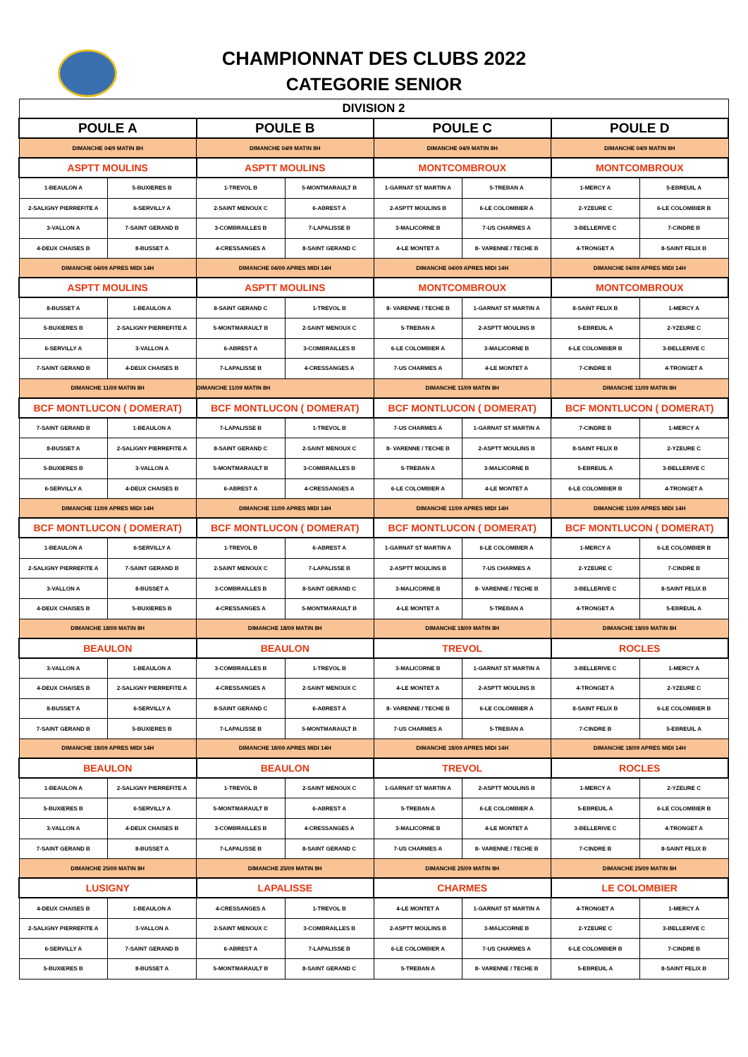CHAMPIONNAT DES CLUBS 2022
CATEGORIE SENIOR
| DIVISION 2 | | | | | | | |
| --- | --- | --- | --- | --- | --- | --- | --- |
| POULE A | | POULE B | | POULE C | | POULE D | |
| DIMANCHE 04/9 MATIN 8H | | DIMANCHE 04/9 MATIN 8H | | DIMANCHE 04/9 MATIN 8H | | DIMANCHE 04/9 MATIN 8H | |
| ASPTT MOULINS | | ASPTT MOULINS | | MONTCOMBROUX | | MONTCOMBROUX | |
| 1-BEAULON A | 5-BUXIERES B | 1-TREVOL B | 5-MONTMARAULT B | 1-GARNAT ST MARTIN A | 5-TREBAN A | 1-MERCY A | 5-EBREUIL A |
| 2-SALIGNY PIERREFITE A | 6-SERVILLY A | 2-SAINT MENOUX C | 6-ABREST A | 2-ASPTT MOULINS B | 6-LE COLOMBIER A | 2-YZEURE C | 6-LE COLOMBIER B |
| 3-VALLON A | 7-SAINT GERAND B | 3-COMBRAILLES B | 7-LAPALISSE B | 3-MALICORNE B | 7-US CHARMES A | 3-BELLERIVE C | 7-CINDRE B |
| 4-DEUX CHAISES B | 8-BUSSET A | 4-CRESSANGES A | 8-SAINT GERAND C | 4-LE MONTET A | 8- VARENNE / TECHE B | 4-TRONGET A | 8-SAINT FELIX B |
| DIMANCHE 04/09 APRES MIDI 14H | | DIMANCHE 04/09 APRES MIDI 14H | | DIMANCHE 04/09 APRES MIDI 14H | | DIMANCHE 04/09 APRES MIDI 14H | |
| ASPTT MOULINS | | ASPTT MOULINS | | MONTCOMBROUX | | MONTCOMBROUX | |
| 8-BUSSET A | 1-BEAULON A | 8-SAINT GERAND C | 1-TREVOL B | 8- VARENNE / TECHE B | 1-GARNAT ST MARTIN A | 8-SAINT FELIX B | 1-MERCY A |
| 5-BUXIERES B | 2-SALIGNY PIERREFITE A | 5-MONTMARAULT B | 2-SAINT MENOUX C | 5-TREBAN A | 2-ASPTT MOULINS B | 5-EBREUIL A | 2-YZEURE C |
| 6-SERVILLY A | 3-VALLON A | 6-ABREST A | 3-COMBRAILLES B | 6-LE COLOMBIER A | 3-MALICORNE B | 6-LE COLOMBIER B | 3-BELLERIVE C |
| 7-SAINT GERAND B | 4-DEUX CHAISES B | 7-LAPALISSE B | 4-CRESSANGES A | 7-US CHARMES A | 4-LE MONTET A | 7-CINDRE B | 4-TRONGET A |
| DIMANCHE 11/09 MATIN 8H | | DIMANCHE 11/09 MATIN 8H | | DIMANCHE 11/09 MATIN 8H | | DIMANCHE 11/09 MATIN 8H | |
| BCF MONTLUCON ( DOMERAT) | | BCF MONTLUCON ( DOMERAT) | | BCF MONTLUCON ( DOMERAT) | | BCF MONTLUCON ( DOMERAT) | |
| 7-SAINT GERAND B | 1-BEAULON A | 7-LAPALISSE B | 1-TREVOL B | 7-US CHARMES A | 1-GARNAT ST MARTIN A | 7-CINDRE B | 1-MERCY A |
| 8-BUSSET A | 2-SALIGNY PIERREFITE A | 8-SAINT GERAND C | 2-SAINT MENOUX C | 8- VARENNE / TECHE B | 2-ASPTT MOULINS B | 8-SAINT FELIX B | 2-YZEURE C |
| 5-BUXIERES B | 3-VALLON A | 5-MONTMARAULT B | 3-COMBRAILLES B | 5-TREBAN A | 3-MALICORNE B | 5-EBREUIL A | 3-BELLERIVE C |
| 6-SERVILLY A | 4-DEUX CHAISES B | 6-ABREST A | 4-CRESSANGES A | 6-LE COLOMBIER A | 4-LE MONTET A | 6-LE COLOMBIER B | 4-TRONGET A |
| DIMANCHE 11/09 APRES MIDI 14H | | DIMANCHE 11/09 APRES MIDI 14H | | DIMANCHE 11/09 APRES MIDI 14H | | DIMANCHE 11/09 APRES MIDI 14H | |
| BCF MONTLUCON ( DOMERAT) | | BCF MONTLUCON ( DOMERAT) | | BCF MONTLUCON ( DOMERAT) | | BCF MONTLUCON ( DOMERAT) | |
| 1-BEAULON A | 6-SERVILLY A | 1-TREVOL B | 6-ABREST A | 1-GARNAT ST MARTIN A | 6-LE COLOMBIER A | 1-MERCY A | 6-LE COLOMBIER B |
| 2-SALIGNY PIERREFITE A | 7-SAINT GERAND B | 2-SAINT MENOUX C | 7-LAPALISSE B | 2-ASPTT MOULINS B | 7-US CHARMES A | 2-YZEURE C | 7-CINDRE B |
| 3-VALLON A | 8-BUSSET A | 3-COMBRAILLES B | 8-SAINT GERAND C | 3-MALICORNE B | 8- VARENNE / TECHE B | 3-BELLERIVE C | 8-SAINT FELIX B |
| 4-DEUX CHAISES B | 5-BUXIERES B | 4-CRESSANGES A | 5-MONTMARAULT B | 4-LE MONTET A | 5-TREBAN A | 4-TRONGET A | 5-EBREUIL A |
| DIMANCHE 18/09 MATIN 8H | | DIMANCHE 18/09 MATIN 8H | | DIMANCHE 18/09 MATIN 8H | | DIMANCHE 18/09 MATIN 8H | |
| BEAULON | | BEAULON | | TREVOL | | ROCLES | |
| 3-VALLON A | 1-BEAULON A | 3-COMBRAILLES B | 1-TREVOL B | 3-MALICORNE B | 1-GARNAT ST MARTIN A | 3-BELLERIVE C | 1-MERCY A |
| 4-DEUX CHAISES B | 2-SALIGNY PIERREFITE A | 4-CRESSANGES A | 2-SAINT MENOUX C | 4-LE MONTET A | 2-ASPTT MOULINS B | 4-TRONGET A | 2-YZEURE C |
| 8-BUSSET A | 6-SERVILLY A | 8-SAINT GERAND C | 6-ABREST A | 8- VARENNE / TECHE B | 6-LE COLOMBIER A | 8-SAINT FELIX B | 6-LE COLOMBIER B |
| 7-SAINT GERAND B | 5-BUXIERES B | 7-LAPALISSE B | 5-MONTMARAULT B | 7-US CHARMES A | 5-TREBAN A | 7-CINDRE B | 5-EBREUIL A |
| DIMANCHE 18/09 APRES MIDI 14H | | DIMANCHE 18/09 APRES MIDI 14H | | DIMANCHE 18/09 APRES MIDI 14H | | DIMANCHE 18/09 APRES MIDI 14H | |
| BEAULON | | BEAULON | | TREVOL | | ROCLES | |
| 1-BEAULON A | 2-SALIGNY PIERREFITE A | 1-TREVOL B | 2-SAINT MENOUX C | 1-GARNAT ST MARTIN A | 2-ASPTT MOULINS B | 1-MERCY A | 2-YZEURE C |
| 5-BUXIERES B | 6-SERVILLY A | 5-MONTMARAULT B | 6-ABREST A | 5-TREBAN A | 6-LE COLOMBIER A | 5-EBREUIL A | 6-LE COLOMBIER B |
| 3-VALLON A | 4-DEUX CHAISES B | 3-COMBRAILLES B | 4-CRESSANGES A | 3-MALICORNE B | 4-LE MONTET A | 3-BELLERIVE C | 4-TRONGET A |
| 7-SAINT GERAND B | 8-BUSSET A | 7-LAPALISSE B | 8-SAINT GERAND C | 7-US CHARMES A | 8- VARENNE / TECHE B | 7-CINDRE B | 8-SAINT FELIX B |
| DIMANCHE 25/09 MATIN 8H | | DIMANCHE 25/09 MATIN 8H | | DIMANCHE 25/09 MATIN 8H | | DIMANCHE 25/09 MATIN 8H | |
| LUSIGNY | | LAPALISSE | | CHARMES | | LE COLOMBIER | |
| 4-DEUX CHAISES B | 1-BEAULON A | 4-CRESSANGES A | 1-TREVOL B | 4-LE MONTET A | 1-GARNAT ST MARTIN A | 4-TRONGET A | 1-MERCY A |
| 2-SALIGNY PIERREFITE A | 3-VALLON A | 2-SAINT MENOUX C | 3-COMBRAILLES B | 2-ASPTT MOULINS B | 3-MALICORNE B | 2-YZEURE C | 3-BELLERIVE C |
| 6-SERVILLY A | 7-SAINT GERAND B | 6-ABREST A | 7-LAPALISSE B | 6-LE COLOMBIER A | 7-US CHARMES A | 6-LE COLOMBIER B | 7-CINDRE B |
| 5-BUXIERES B | 8-BUSSET A | 5-MONTMARAULT B | 8-SAINT GERAND C | 5-TREBAN A | 8- VARENNE / TECHE B | 5-EBREUIL A | 8-SAINT FELIX B |